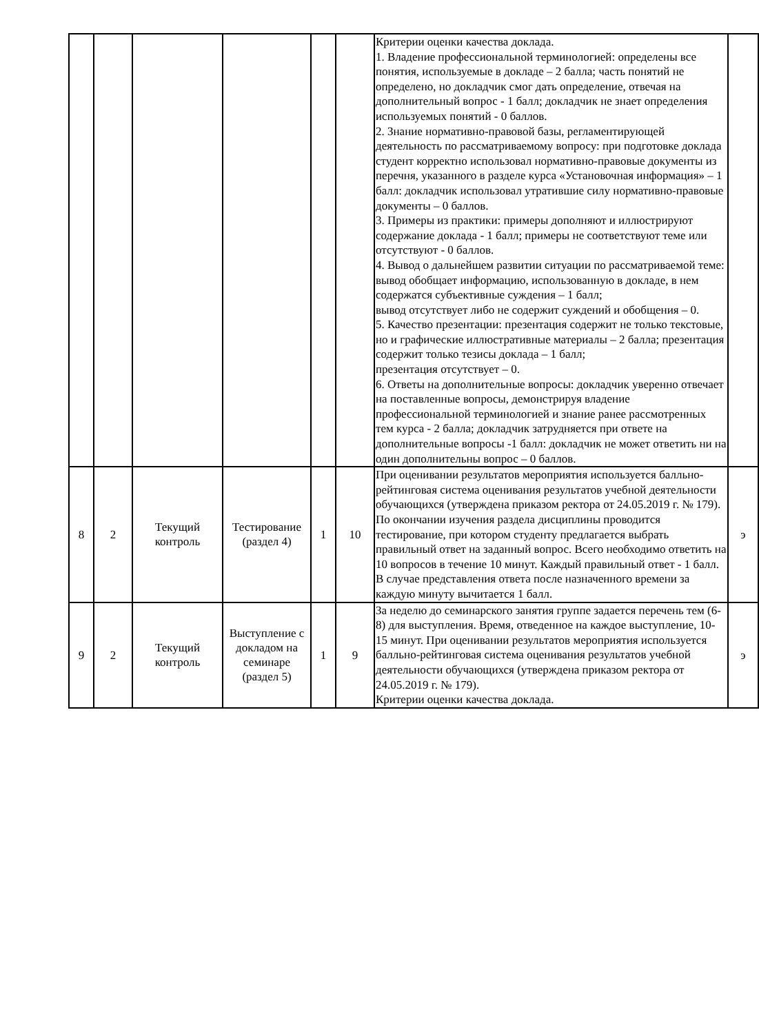| | | | | | | Критерии оценки качества доклада. 1. Владение профессиональной терминологией: определены все понятия, используемые в докладе – 2 балла; часть понятий не определено, но докладчик смог дать определение, отвечая на дополнительный вопрос - 1 балл; докладчик не знает определения используемых понятий - 0 баллов. 2. Знание нормативно-правовой базы, регламентирующей деятельность по рассматриваемому вопросу: при подготовке доклада студент корректно использовал нормативно-правовые документы из перечня, указанного в разделе курса «Установочная информация» – 1 балл: докладчик использовал утратившие силу нормативно-правовые документы – 0 баллов. 3. Примеры из практики: примеры дополняют и иллюстрируют содержание доклада - 1 балл; примеры не соответствуют теме или отсутствуют - 0 баллов. 4. Вывод о дальнейшем развитии ситуации по рассматриваемой теме: вывод обобщает информацию, использованную в докладе, в нем содержатся субъективные суждения – 1 балл; вывод отсутствует либо не содержит суждений и обобщения – 0. 5. Качество презентации: презентация содержит не только текстовые, но и графические иллюстративные материалы – 2 балла; презентация содержит только тезисы доклада – 1 балл; презентация отсутствует – 0. 6. Ответы на дополнительные вопросы: докладчик уверенно отвечает на поставленные вопросы, демонстрируя владение профессиональной терминологией и знание ранее рассмотренных тем курса - 2 балла; докладчик затрудняется при ответе на дополнительные вопросы -1 балл: докладчик не может ответить ни на один дополнительны вопрос – 0 баллов. | |
| 8 | 2 | Текущий контроль | Тестирование (раздел 4) | 1 | 10 | При оценивании результатов мероприятия используется балльно-рейтинговая система оценивания результатов учебной деятельности обучающихся (утверждена приказом ректора от 24.05.2019 г. № 179). По окончании изучения раздела дисциплины проводится тестирование, при котором студенту предлагается выбрать правильный ответ на заданный вопрос. Всего необходимо ответить на 10 вопросов в течение 10 минут. Каждый правильный ответ - 1 балл. В случае представления ответа после назначенного времени за каждую минуту вычитается 1 балл. | э |
| 9 | 2 | Текущий контроль | Выступление с докладом на семинаре (раздел 5) | 1 | 9 | За неделю до семинарского занятия группе задается перечень тем (6-8) для выступления. Время, отведенное на каждое выступление, 10-15 минут. При оценивании результатов мероприятия используется балльно-рейтинговая система оценивания результатов учебной деятельности обучающихся (утверждена приказом ректора от 24.05.2019 г. № 179). Критерии оценки качества доклада. | э |